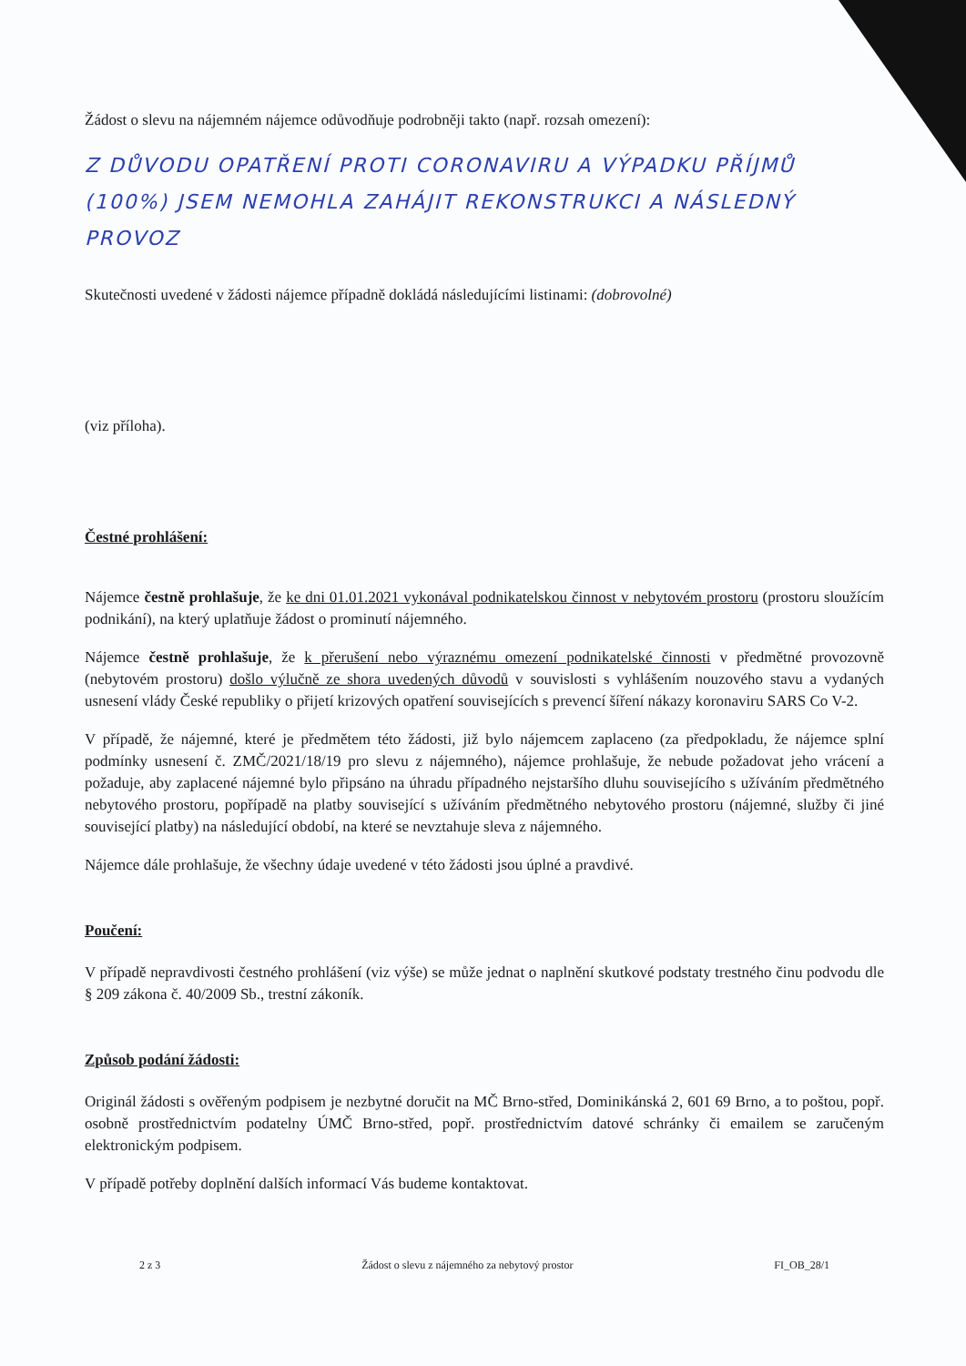Žádost o slevu na nájemném nájemce odůvodňuje podrobněji takto (např. rozsah omezení):
Z DŮVODU OPATŘENÍ PROTI CORONAVIRU A VÝPADKU PŘÍJMŮ (100%) JSEM NEMOHLA ZAHÁJIT REKONSTRUKCI A NÁSLEDNÝ PROVOZ
Skutečnosti uvedené v žádosti nájemce případně dokládá následujícími listinami: (dobrovolné)
(viz příloha).
Čestné prohlášení:
Nájemce čestně prohlašuje, že ke dni 01.01.2021 vykonával podnikatelskou činnost v nebytovém prostoru (prostoru sloužícím podnikání), na který uplatňuje žádost o prominutí nájemného.
Nájemce čestně prohlašuje, že k přerušení nebo výraznému omezení podnikatelské činnosti v předmětné provozovně (nebytovém prostoru) došlo výlučně ze shora uvedených důvodů v souvislosti s vyhlášením nouzového stavu a vydaných usnesení vlády České republiky o přijetí krizových opatření souvisejících s prevencí šíření nákazy koronaviru SARS Co V-2.
V případě, že nájemné, které je předmětem této žádosti, již bylo nájemcem zaplaceno (za předpokladu, že nájemce splní podmínky usnesení č. ZMČ/2021/18/19 pro slevu z nájemného), nájemce prohlašuje, že nebude požadovat jeho vrácení a požaduje, aby zaplacené nájemné bylo připsáno na úhradu případného nejstaršího dluhu souvisejícího s užíváním předmětného nebytového prostoru, popřípadě na platby související s užíváním předmětného nebytového prostoru (nájemné, služby či jiné související platby) na následující období, na které se nevztahuje sleva z nájemného.
Nájemce dále prohlašuje, že všechny údaje uvedené v této žádosti jsou úplné a pravdivé.
Poučení:
V případě nepravdivosti čestného prohlášení (viz výše) se může jednat o naplnění skutkové podstaty trestného činu podvodu dle § 209 zákona č. 40/2009 Sb., trestní zákoník.
Způsob podání žádosti:
Originál žádosti s ověřeným podpisem je nezbytné doručit na MČ Brno-střed, Dominikánská 2, 601 69 Brno, a to poštou, popř. osobně prostřednictvím podatelny ÚMČ Brno-střed, popř. prostřednictvím datové schránky či emailem se zaručeným elektronickým podpisem.
V případě potřeby doplnění dalších informací Vás budeme kontaktovat.
2 z 3 Žádost o slevu z nájemného za nebytový prostor FI_OB_28/1